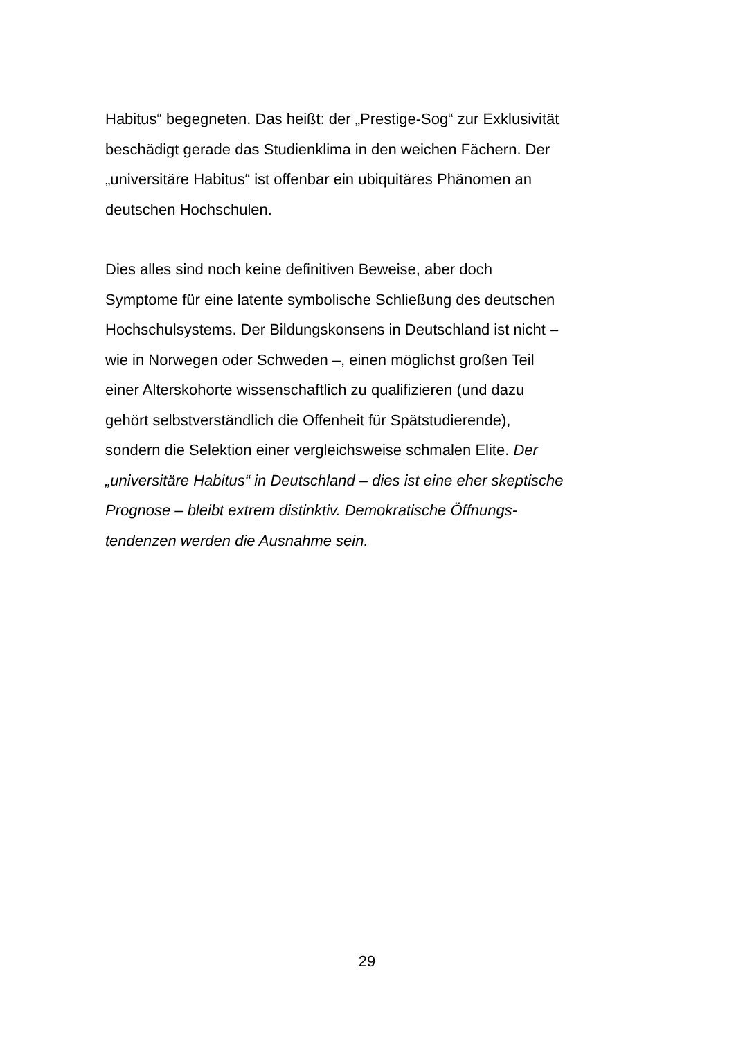Habitus“ begegneten. Das heißt: der „Prestige-Sog“ zur Exklusivität
beschädigt gerade das Studienklima in den weichen Fächern. Der
„universitäre Habitus“ ist offenbar ein ubiquitäres Phänomen an
deutschen Hochschulen.
Dies alles sind noch keine definitiven Beweise, aber doch
Symptome für eine latente symbolische Schließung des deutschen
Hochschulsystems. Der Bildungskonsens in Deutschland ist nicht –
wie in Norwegen oder Schweden –, einen möglichst großen Teil
einer Alterskohorte wissenschaftlich zu qualifizieren (und dazu
gehört selbstverständlich die Offenheit für Spätstudierende),
sondern die Selektion einer vergleichsweise schmalen Elite. Der
„universitäre Habitus“ in Deutschland – dies ist eine eher skeptische
Prognose – bleibt extrem distinktiv. Demokratische Öffnungs-
tendenzen werden die Ausnahme sein.
29